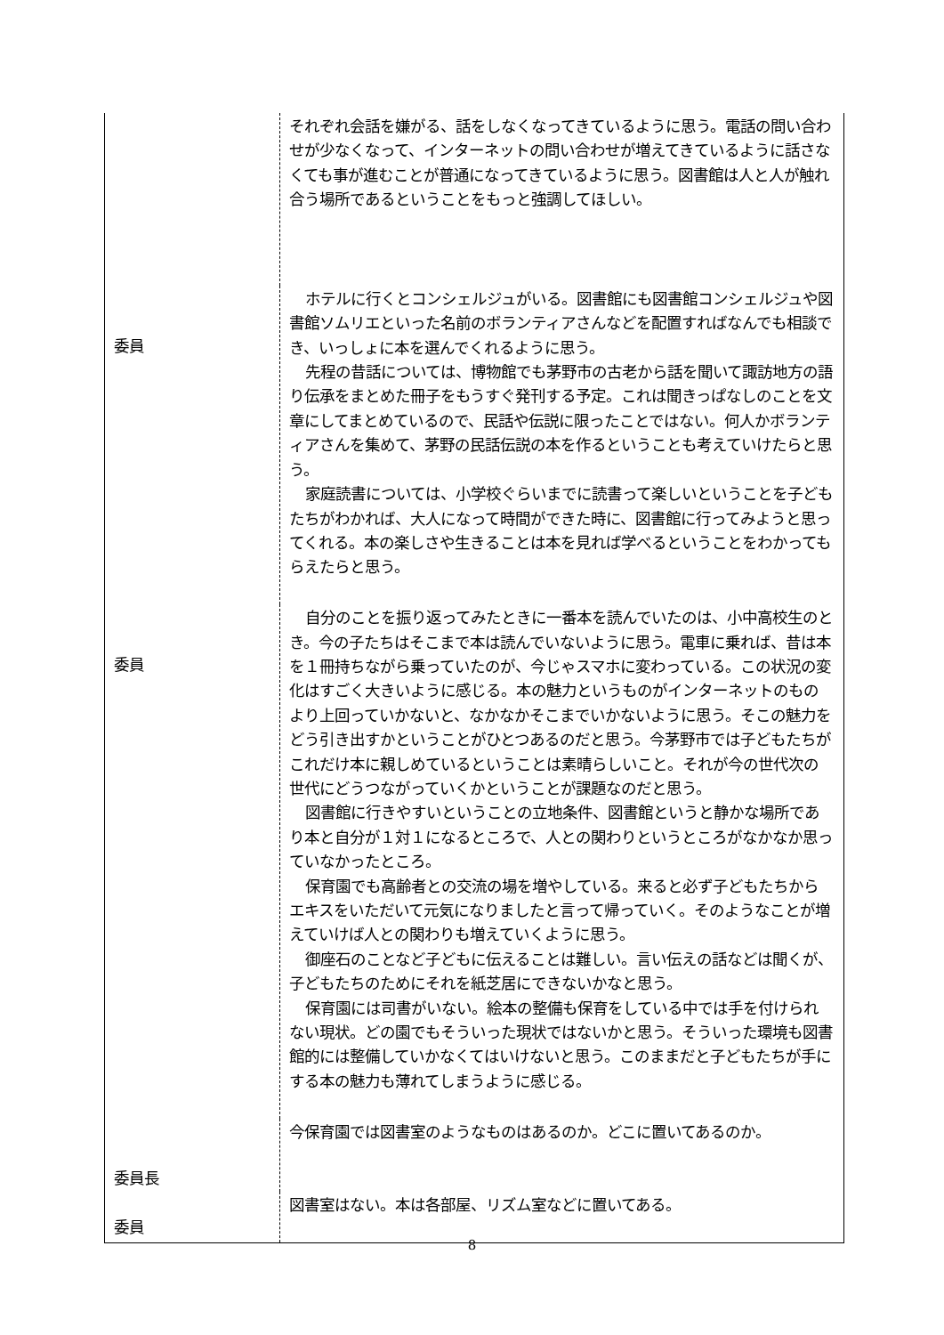| | それぞれ会話を嫌がる、話をしなくなってきているように思う。電話の問い合わせが少なくなって、インターネットの問い合わせが増えてきているように話さなくても事が進むことが普通になってきているように思う。図書館は人と人が触れ合う場所であるということをもっと強調してほしい。 |
| 委員 | ホテルに行くとコンシェルジュがいる。図書館にも図書館コンシェルジュや図書館ソムリエといった名前のボランティアさんなどを配置すればなんでも相談でき、いっしょに本を選んでくれるように思う。 先程の昔話については、博物館でも茅野市の古老から話を聞いて諏訪地方の語り伝承をまとめた冊子をもうすぐ発刊する予定。これは聞きっぱなしのことを文章にしてまとめているので、民話や伝説に限ったことではない。何人かボランティアさんを集めて、茅野の民話伝説の本を作るということも考えていけたらと思う。 家庭読書については、小学校ぐらいまでに読書って楽しいということを子どもたちがわかれば、大人になって時間ができた時に、図書館に行ってみようと思ってくれる。本の楽しさや生きることは本を見れば学べるということをわかってもらえたらと思う。 |
| 委員 | 自分のことを振り返ってみたときに一番本を読んでいたのは、小中高校生のとき。今の子たちはそこまで本は読んでいないように思う。電車に乗れば、昔は本を１冊持ちながら乗っていたのが、今じゃスマホに変わっている。この状況の変化はすごく大きいように感じる。本の魅力というものがインターネットのものより上回っていかないと、なかなかそこまでいかないように思う。そこの魅力をどう引き出すかということがひとつあるのだと思う。今茅野市では子どもたちがこれだけ本に親しめているということは素晴らしいこと。それが今の世代次の世代にどうつながっていくかということが課題なのだと思う。 図書館に行きやすいということの立地条件、図書館というと静かな場所であり本と自分が１対１になるところで、人との関わりというところがなかなか思っていなかったところ。 保育園でも高齢者との交流の場を増やしている。来ると必ず子どもたちからエキスをいただいて元気になりましたと言って帰っていく。そのようなことが増えていけば人との関わりも増えていくように思う。 御座石のことなど子どもに伝えることは難しい。言い伝えの話などは聞くが、子どもたちのためにそれを紙芝居にできないかなと思う。 保育園には司書がいない。絵本の整備も保育をしている中では手を付けられない現状。どの園でもそういった現状ではないかと思う。そういった環境も図書館的には整備していかなくてはいけないと思う。このままだと子どもたちが手にする本の魅力も薄れてしまうように感じる。 |
| 委員長 | 今保育園では図書室のようなものはあるのか。どこに置いてあるのか。 |
| 委員 | 図書室はない。本は各部屋、リズム室などに置いてある。 |
8